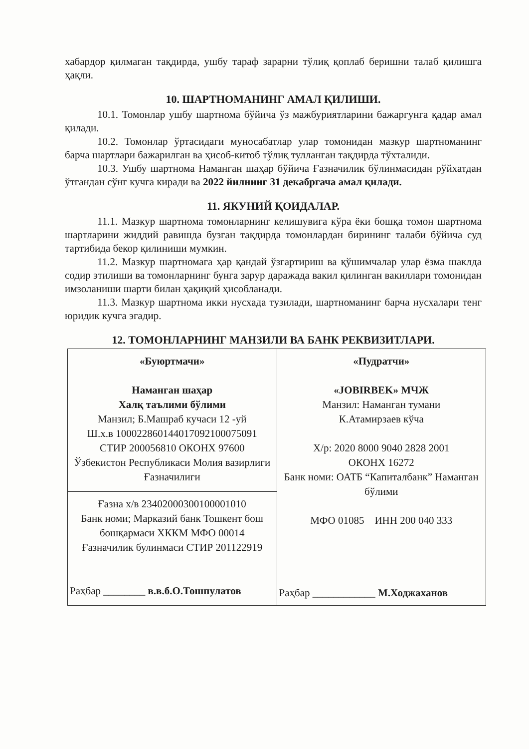хабардор қилмаган тақдирда, ушбу тараф зарарни тўлиқ қоплаб беришни талаб қилишга ҳақли.
10. ШАРТНОМАНИНГ АМАЛ ҚИЛИШИ.
10.1. Томонлар ушбу шартнома бўйича ўз мажбуриятларини бажаргунга қадар амал қилади.
10.2. Томонлар ўртасидаги муносабатлар улар томонидан мазкур шартноманинг барча шартлари бажарилган ва ҳисоб-китоб тўлиқ тулланган тақдирда тўхталиди.
10.3. Ушбу шартнома Наманган шаҳар бўйича Ғазначилик бўлинмасидан рўйхатдан ўтгандан сўнг кучга киради ва 2022 йилнинг 31 декабргача амал қилади.
11. ЯКУНИЙ ҚОИДАЛАР.
11.1. Мазкур шартнома томонларнинг келишувига кўра ёки бошқа томон шартнома шартларини жиддий равишда бузган тақдирда томонлардан бирининг талаби бўйича суд тартибида бекор қилиниши мумкин.
11.2. Мазкур шартномага ҳар қандай ўзгартириш ва қўшимчалар улар ёзма шаклда содир этилиши ва томонларнинг бунга зарур даражада вакил қилинган вакиллари томонидан имзоланиши шарти билан ҳақиқий ҳисобланади.
11.3. Мазкур шартнома икки нусхада тузилади, шартноманинг барча нусхалари тенг юридик кучга эгадир.
12. ТОМОНЛАРНИНГ МАНЗИЛИ ВА БАНК РЕКВИЗИТЛАРИ.
| «Буюртмачи» Наманган шаҳар Халқ таълими бўлими Манзил; Б.Машраб кучаси 12 -уй Ш.х.в 100022860144017092100075091 СТИР 200056810 ОКОНХ 97600 Ўзбекистон Республикаси Молия вазирлиги Ғазначилиги | «Пудратчи» «JOBIRBEK» МЧЖ Манзил: Наманган тумани К.Атамирзаев кўча Х/р: 2020 8000 9040 2828 2001 ОКОНХ 16272 Банк номи: ОАТБ “Капиталбанк” Наманган бўлими МФО 01085 ИНН 200 040 333 Раҳбар ____________ М.Ходжаханов |
| Ғазна х/в 23402000300100001010 Банк номи; Марказий банк Тошкент бош бошқармаси ХККМ МФО 00014 Ғазначилик булинмаси СТИР 201122919 Раҳбар ________ в.в.б.О.Тошпулатов | |